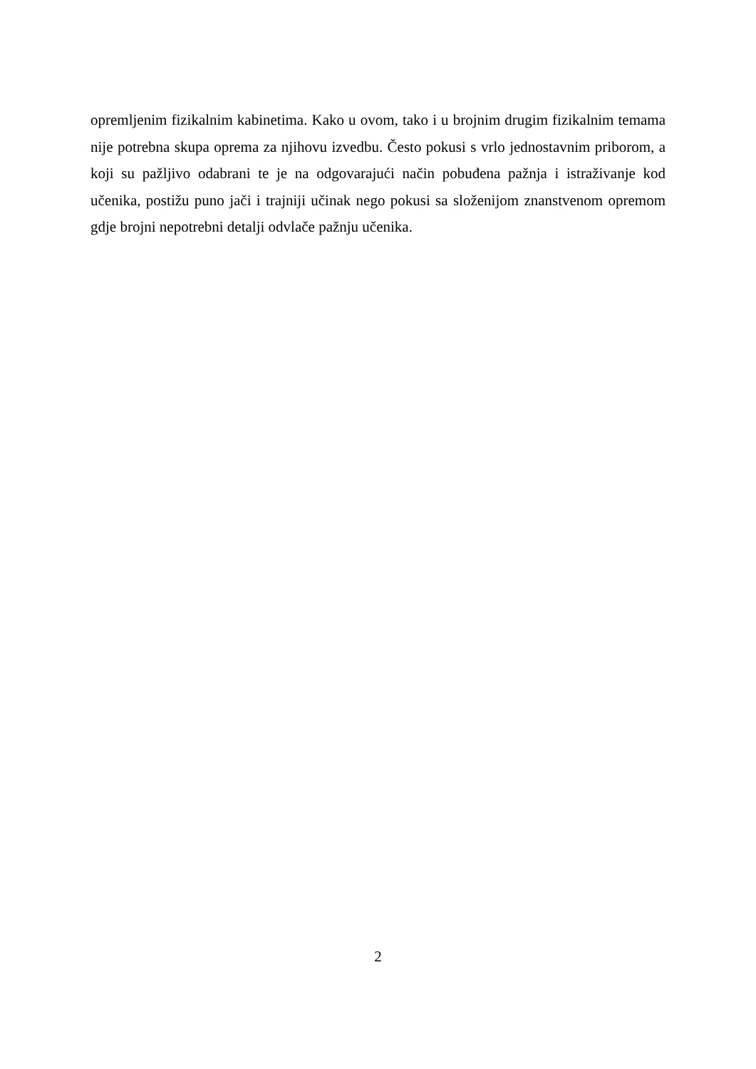opremljenim fizikalnim kabinetima. Kako u ovom, tako i u brojnim drugim fizikalnim temama nije potrebna skupa oprema za njihovu izvedbu. Često pokusi s vrlo jednostavnim priborom, a koji su pažljivo odabrani te je na odgovarajući način pobuđena pažnja i istraživanje kod učenika, postižu puno jači i trajniji učinak nego pokusi sa složenijom znanstvenom opremom gdje brojni nepotrebni detalji odvlače pažnju učenika.
2